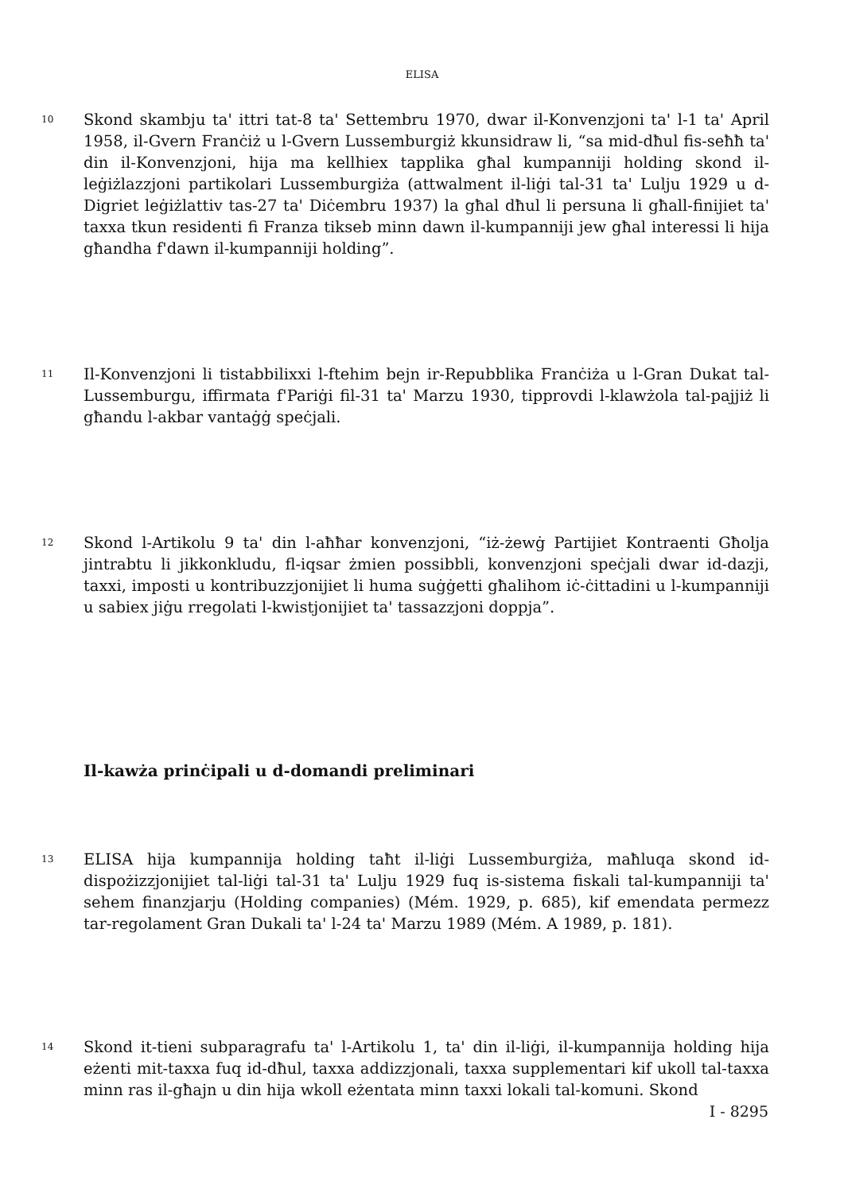ELISA
10
Skond skambju ta' ittri tat-8 ta' Settembru 1970, dwar il-Konvenzjoni ta' l-1 ta' April 1958, il-Gvern Franċiż u l-Gvern Lussemburgiż kkunsidraw li, “sa mid-dħul fis-seħħ ta' din il-Konvenzjoni, hija ma kellhiex tapplika għal kumpanniji holding skond il-leġiżlazzjoni partikolari Lussemburgiża (attwalment il-liġi tal-31 ta' Lulju 1929 u d-Digriet leġiżlattiv tas-27 ta' Diċembru 1937) la għal dħul li persuna li għall-finijiet ta' taxxa tkun residenti fi Franza tikseb minn dawn il-kumpanniji jew għal interessi li hija għandha f'dawn il-kumpanniji holding”.
11
Il-Konvenzjoni li tistabbilixxi l-ftehim bejn ir-Repubblika Franċiża u l-Gran Dukat tal-Lussemburgu, iffirmata f'Pariġi fil-31 ta' Marzu 1930, tipprovdi l-klawżola tal-pajjiż li għandu l-akbar vantaġġ speċjali.
12
Skond l-Artikolu 9 ta' din l-aħħar konvenzjoni, “iż-żewġ Partijiet Kontraenti Għolja jintrabtu li jikkonkludu, fl-iqsar żmien possibbli, konvenzjoni speċjali dwar id-dazji, taxxi, imposti u kontribuzzjonijiet li huma suġġetti għalihom iċ-ċittadini u l-kumpanniji u sabiex jiġu rregolati l-kwistjonijiet ta' tassazzjoni doppja”.
Il-kawża prinċipali u d-domandi preliminari
13
ELISA hija kumpannija holding taħt il-liġi Lussemburgiża, maħluqa skond id-dispożizzjonijiet tal-liġi tal-31 ta' Lulju 1929 fuq is-sistema fiskali tal-kumpanniji ta' sehem finanzjarju (Holding companies) (Mém. 1929, p. 685), kif emendata permezz tar-regolament Gran Dukali ta' l-24 ta' Marzu 1989 (Mém. A 1989, p. 181).
14
Skond it-tieni subparagrafu ta' l-Artikolu 1, ta' din il-liġi, il-kumpannija holding hija eżenti mit-taxxa fuq id-dħul, taxxa addizzjonali, taxxa supplementari kif ukoll tal-taxxa minn ras il-għajn u din hija wkoll eżentata minn taxxi lokali tal-komuni. Skond
I - 8295